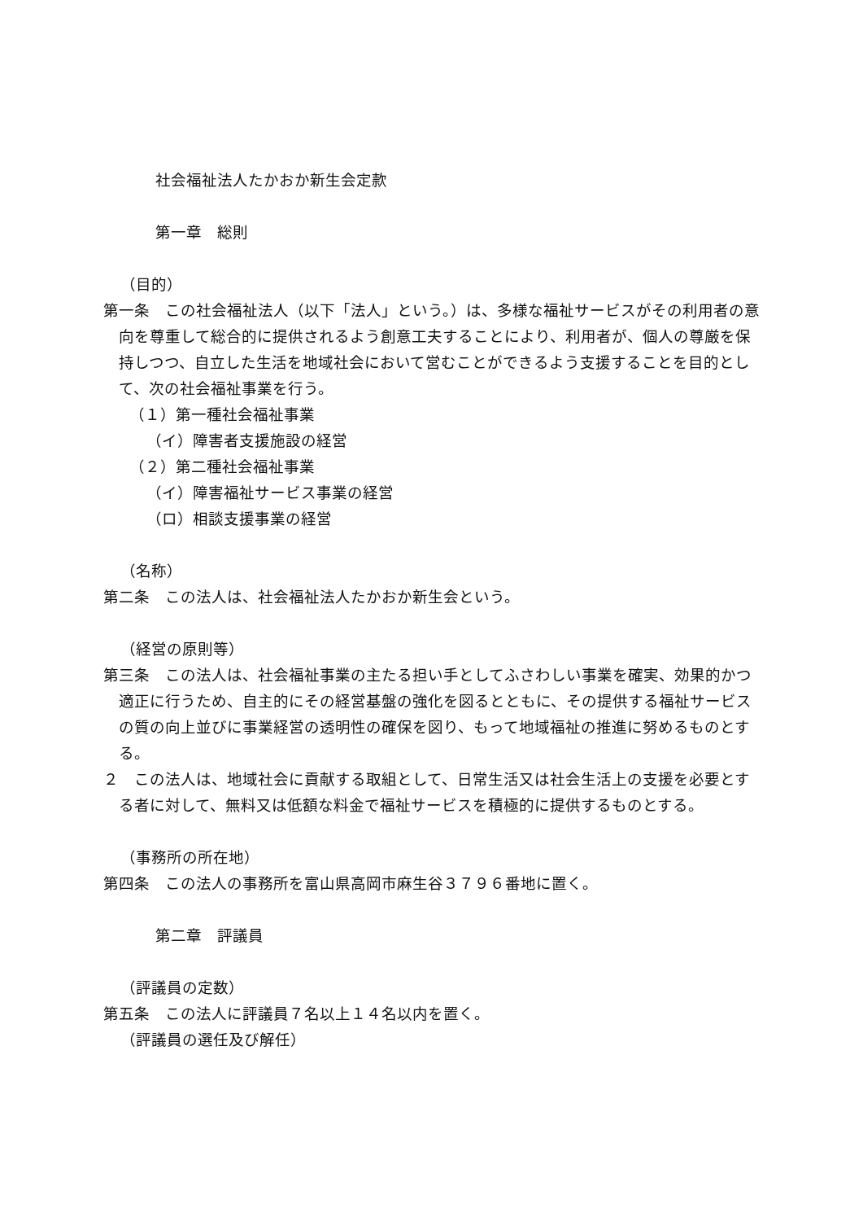社会福祉法人たかおか新生会定款
第一章　総則
（目的）
第一条　この社会福祉法人（以下「法人」という。）は、多様な福祉サービスがその利用者の意向を尊重して総合的に提供されるよう創意工夫することにより、利用者が、個人の尊厳を保持しつつ、自立した生活を地域社会において営むことができるよう支援することを目的として、次の社会福祉事業を行う。
（１）第一種社会福祉事業
（イ）障害者支援施設の経営
（２）第二種社会福祉事業
（イ）障害福祉サービス事業の経営
（ロ）相談支援事業の経営
（名称）
第二条　この法人は、社会福祉法人たかおか新生会という。
（経営の原則等）
第三条　この法人は、社会福祉事業の主たる担い手としてふさわしい事業を確実、効果的かつ適正に行うため、自主的にその経営基盤の強化を図るとともに、その提供する福祉サービスの質の向上並びに事業経営の透明性の確保を図り、もって地域福祉の推進に努めるものとする。
２　この法人は、地域社会に貢献する取組として、日常生活又は社会生活上の支援を必要とする者に対して、無料又は低額な料金で福祉サービスを積極的に提供するものとする。
（事務所の所在地）
第四条　この法人の事務所を富山県高岡市麻生谷３７９６番地に置く。
第二章　評議員
（評議員の定数）
第五条　この法人に評議員７名以上１４名以内を置く。
（評議員の選任及び解任）